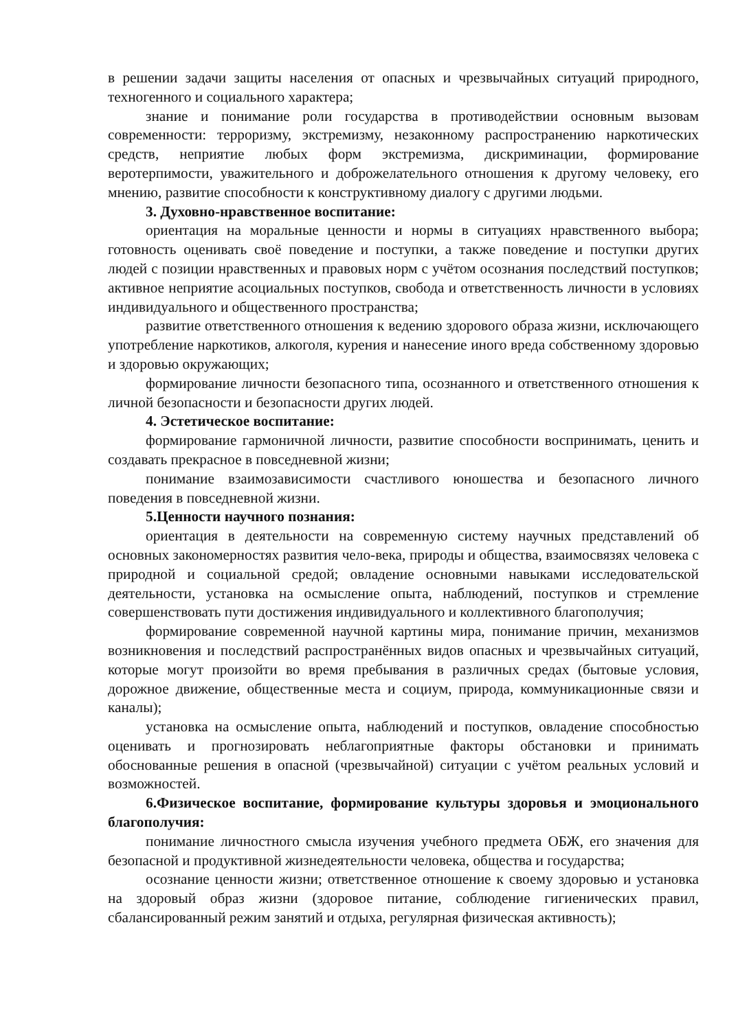в решении задачи защиты населения от опасных и чрезвычайных ситуаций природного, техногенного и социального характера;
знание и понимание роли государства в противодействии основным вызовам современности: терроризму, экстремизму, незаконному распространению наркотических средств, неприятие любых форм экстремизма, дискриминации, формирование веротерпимости, уважительного и доброжелательного отношения к другому человеку, его мнению, развитие способности к конструктивному диалогу с другими людьми.
3. Духовно-нравственное воспитание:
ориентация на моральные ценности и нормы в ситуациях нравственного выбора; готовность оценивать своё поведение и поступки, а также поведение и поступки других людей с позиции нравственных и правовых норм с учётом осознания последствий поступков; активное неприятие асоциальных поступков, свобода и ответственность личности в условиях индивидуального и общественного пространства;
развитие ответственного отношения к ведению здорового образа жизни, исключающего употребление наркотиков, алкоголя, курения и нанесение иного вреда собственному здоровью и здоровью окружающих;
формирование личности безопасного типа, осознанного и ответственного отношения к личной безопасности и безопасности других людей.
4. Эстетическое воспитание:
формирование гармоничной личности, развитие способности воспринимать, ценить и создавать прекрасное в повседневной жизни;
понимание взаимозависимости счастливого юношества и безопасного личного поведения в повседневной жизни.
5.Ценности научного познания:
ориентация в деятельности на современную систему научных представлений об основных закономерностях развития чело-века, природы и общества, взаимосвязях человека с природной и социальной средой; овладение основными навыками исследовательской деятельности, установка на осмысление опыта, наблюдений, поступков и стремление совершенствовать пути достижения индивидуального и коллективного благополучия;
формирование современной научной картины мира, понимание причин, механизмов возникновения и последствий распространённых видов опасных и чрезвычайных ситуаций, которые могут произойти во время пребывания в различных средах (бытовые условия, дорожное движение, общественные места и социум, природа, коммуникационные связи и каналы);
установка на осмысление опыта, наблюдений и поступков, овладение способностью оценивать и прогнозировать неблагоприятные факторы обстановки и принимать обоснованные решения в опасной (чрезвычайной) ситуации с учётом реальных условий и возможностей.
6.Физическое воспитание, формирование культуры здоровья и эмоционального благополучия:
понимание личностного смысла изучения учебного предмета ОБЖ, его значения для безопасной и продуктивной жизнедеятельности человека, общества и государства;
осознание ценности жизни; ответственное отношение к своему здоровью и установка на здоровый образ жизни (здоровое питание, соблюдение гигиенических правил, сбалансированный режим занятий и отдыха, регулярная физическая активность);